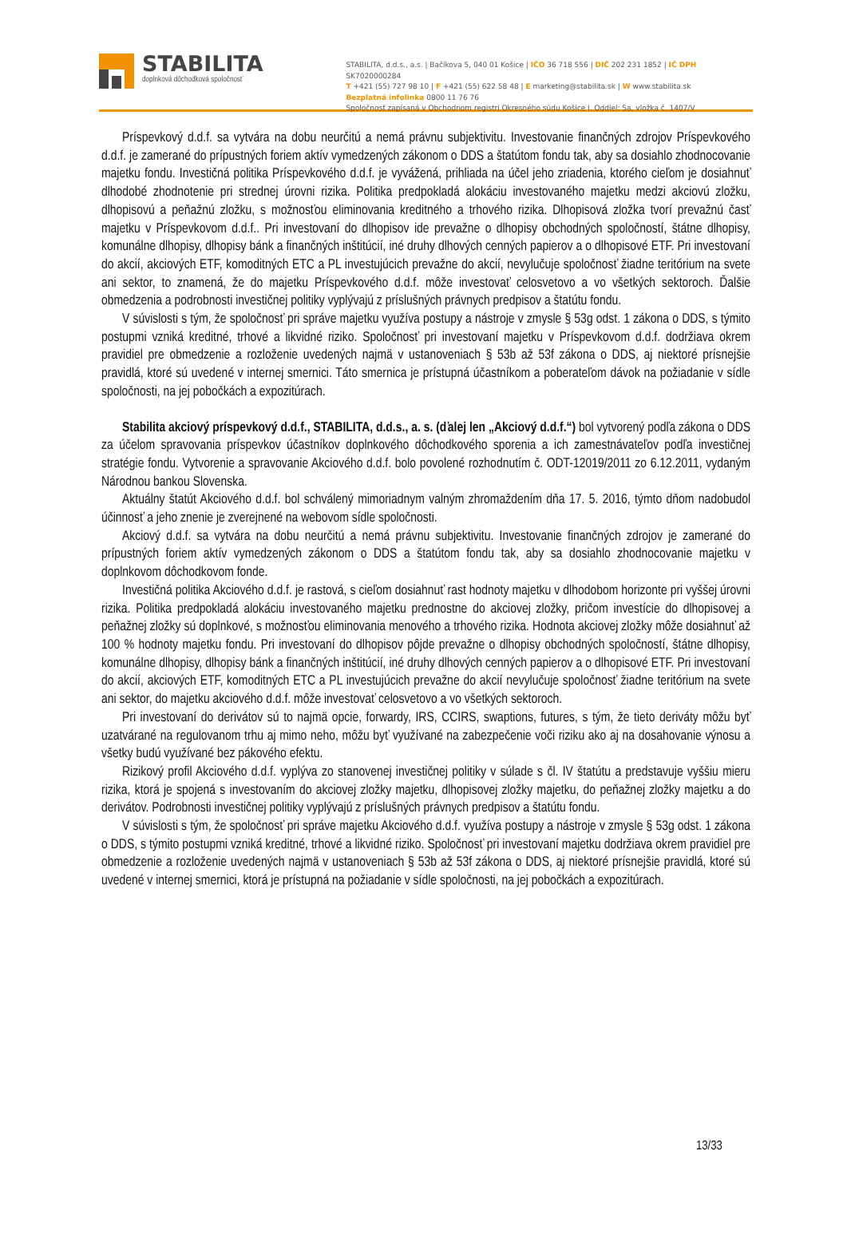STABILITA
doplnková dôchodková spoločnosť
STABILITA, d.d.s., a.s. | Bačíkova 5, 040 01 Košice | IČO 36 718 556 | DIČ 202 231 1852 | IČ DPH SK7020000284
T +421 (55) 727 98 10 | F +421 (55) 622 58 48 | E marketing@stabilita.sk | W www.stabilita.sk
Bezplatná infolinka 0800 11 76 76
Spoločnosť zapísaná v Obchodnom registri Okresného súdu Košice I. Oddiel: Sa, vložka č. 1407/V
Príspevkový d.d.f. sa vytvára na dobu neurčitú a nemá právnu subjektivitu. Investovanie finančných zdrojov Príspevkového d.d.f. je zamerané do prípustných foriem aktív vymedzených zákonom o DDS a štatútom fondu tak, aby sa dosiahlo zhodnocovanie majetku fondu. Investičná politika Príspevkového d.d.f. je vyvážená, prihliada na účel jeho zriadenia, ktorého cieľom je dosiahnuť dlhodobé zhodnotenie pri strednej úrovni rizika. Politika predpokladá alokáciu investovaného majetku medzi akciovú zložku, dlhopisovú a peňažnú zložku, s možnosťou eliminovania kreditného a trhového rizika. Dlhopisová zložka tvorí prevažnú časť majetku v Príspevkovom d.d.f.. Pri investovaní do dlhopisov ide prevažne o dlhopisy obchodných spoločností, štátne dlhopisy, komunálne dlhopisy, dlhopisy bánk a finančných inštitúcií, iné druhy dlhových cenných papierov a o dlhopisové ETF. Pri investovaní do akcií, akciových ETF, komoditných ETC a PL investujúcich prevažne do akcií, nevylučuje spoločnosť žiadne teritórium na svete ani sektor, to znamená, že do majetku Príspevkového d.d.f. môže investovať celosvetovo a vo všetkých sektoroch. Ďalšie obmedzenia a podrobnosti investičnej politiky vyplývajú z príslušných právnych predpisov a štatútu fondu.
V súvislosti s tým, že spoločnosť pri správe majetku využíva postupy a nástroje v zmysle § 53g odst. 1 zákona o DDS, s týmito postupmi vzniká kreditné, trhové a likvidné riziko. Spoločnosť pri investovaní majetku v Príspevkovom d.d.f. dodržiava okrem pravidiel pre obmedzenie a rozloženie uvedených najmä v ustanoveniach § 53b až 53f zákona o DDS, aj niektoré prísnejšie pravidlá, ktoré sú uvedené v internej smernici. Táto smernica je prístupná účastníkom a poberateľom dávok na požiadanie v sídle spoločnosti, na jej pobočkách a expozitúrach.
Stabilita akciový príspevkový d.d.f., STABILITA, d.d.s., a. s. (ďalej len „Akciový d.d.f.“) bol vytvorený podľa zákona o DDS za účelom spravovania príspevkov účastníkov doplnkového dôchodkového sporenia a ich zamestnávateľov podľa investičnej stratégie fondu. Vytvorenie a spravovanie Akciového d.d.f. bolo povolené rozhodnutím č. ODT-12019/2011 zo 6.12.2011, vydaným Národnou bankou Slovenska.
Aktuálny štatút Akciového d.d.f. bol schválený mimoriadnym valným zhromaždením dňa 17. 5. 2016, týmto dňom nadobudol účinnosť a jeho znenie je zverejnené na webovom sídle spoločnosti.
Akciový d.d.f. sa vytvára na dobu neurčitú a nemá právnu subjektivitu. Investovanie finančných zdrojov je zamerané do prípustných foriem aktív vymedzených zákonom o DDS a štatútom fondu tak, aby sa dosiahlo zhodnocovanie majetku v doplnkovom dôchodkovom fonde.
Investičná politika Akciového d.d.f. je rastová, s cieľom dosiahnuť rast hodnoty majetku v dlhodobom horizonte pri vyššej úrovni rizika. Politika predpokladá alokáciu investovaného majetku prednostne do akciovej zložky, pričom investície do dlhopisovej a peňažnej zložky sú doplnkové, s možnosťou eliminovania menového a trhového rizika. Hodnota akciovej zložky môže dosiahnuť až 100 % hodnoty majetku fondu. Pri investovaní do dlhopisov pôjde prevažne o dlhopisy obchodných spoločností, štátne dlhopisy, komunálne dlhopisy, dlhopisy bánk a finančných inštitúcií, iné druhy dlhových cenných papierov a o dlhopisové ETF. Pri investovaní do akcií, akciových ETF, komoditných ETC a PL investujúcich prevažne do akcií nevylučuje spoločnosť žiadne teritórium na svete ani sektor, do majetku akciového d.d.f. môže investovať celosvetovo a vo všetkých sektoroch.
Pri investovaní do derivátov sú to najmä opcie, forwardy, IRS, CCIRS, swaptions, futures, s tým, že tieto deriváty môžu byť uzatvárané na regulovanom trhu aj mimo neho, môžu byť využívané na zabezpečenie voči riziku ako aj na dosahovanie výnosu a všetky budú využívané bez pákového efektu.
Rizikový profil Akciového d.d.f. vyplýva zo stanovenej investičnej politiky v súlade s čl. IV štatútu a predstavuje vyššiu mieru rizika, ktorá je spojená s investovaním do akciovej zložky majetku, dlhopisovej zložky majetku, do peňažnej zložky majetku a do derivátov. Podrobnosti investičnej politiky vyplývajú z príslušných právnych predpisov a štatútu fondu.
V súvislosti s tým, že spoločnosť pri správe majetku Akciového d.d.f. využíva postupy a nástroje v zmysle § 53g odst. 1 zákona o DDS, s týmito postupmi vzniká kreditné, trhové a likvidné riziko. Spoločnosť pri investovaní majetku dodržiava okrem pravidiel pre obmedzenie a rozloženie uvedených najmä v ustanoveniach § 53b až 53f zákona o DDS, aj niektoré prísnejšie pravidlá, ktoré sú uvedené v internej smernici, ktorá je prístupná na požiadanie v sídle spoločnosti, na jej pobočkách a expozitúrach.
13/33